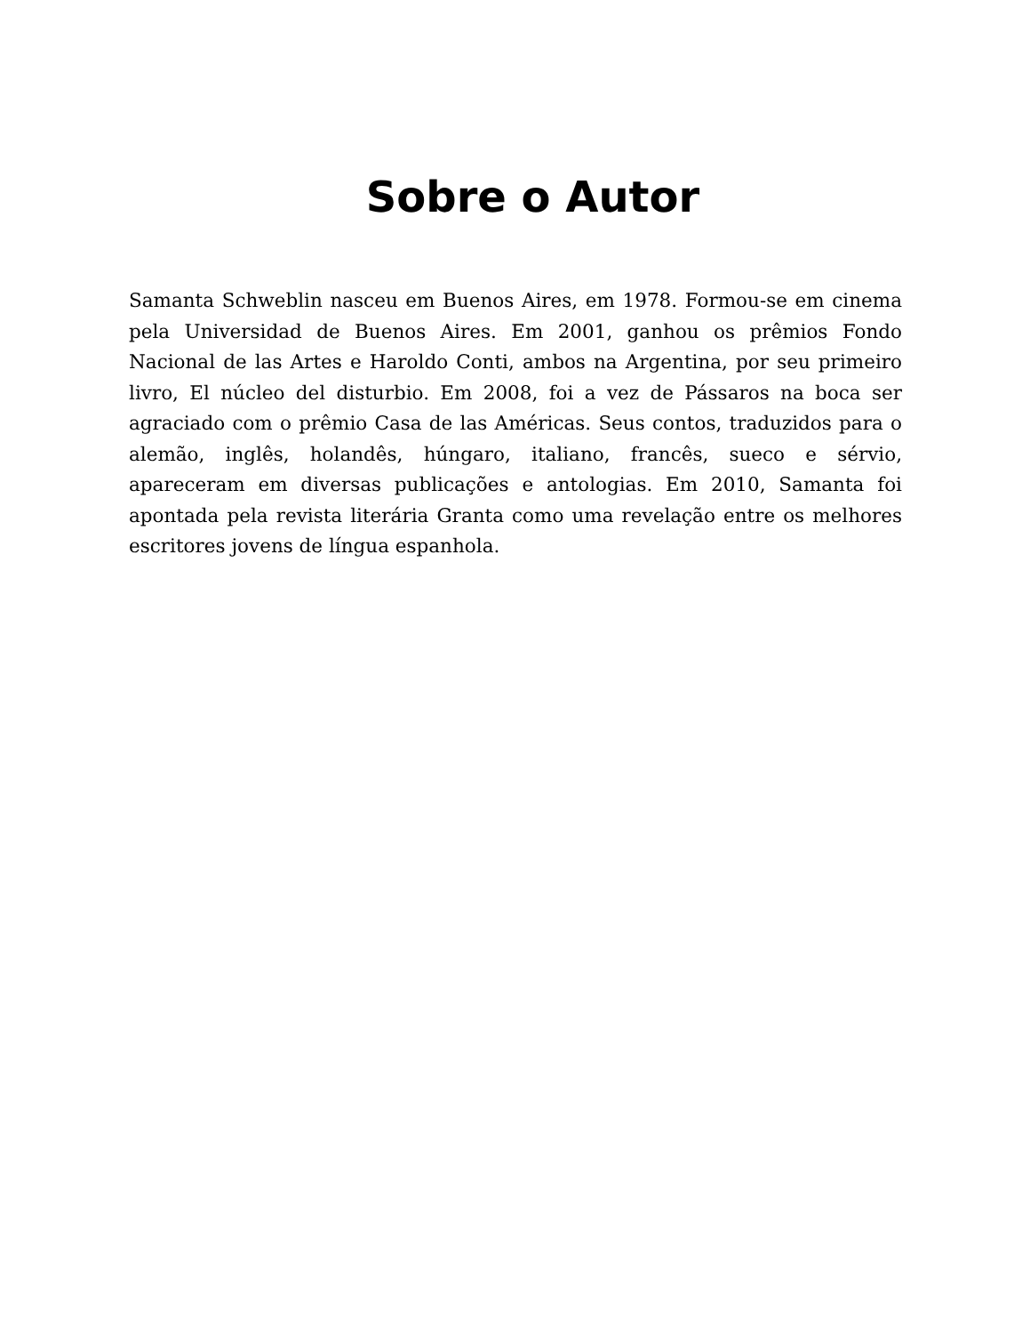Sobre o Autor
Samanta Schweblin nasceu em Buenos Aires, em 1978. Formou-se em cinema pela Universidad de Buenos Aires. Em 2001, ganhou os prêmios Fondo Nacional de las Artes e Haroldo Conti, ambos na Argentina, por seu primeiro livro, El núcleo del disturbio. Em 2008, foi a vez de Pássaros na boca ser agraciado com o prêmio Casa de las Américas. Seus contos, traduzidos para o alemão, inglês, holandês, húngaro, italiano, francês, sueco e sérvio, apareceram em diversas publicações e antologias. Em 2010, Samanta foi apontada pela revista literária Granta como uma revelação entre os melhores escritores jovens de língua espanhola.